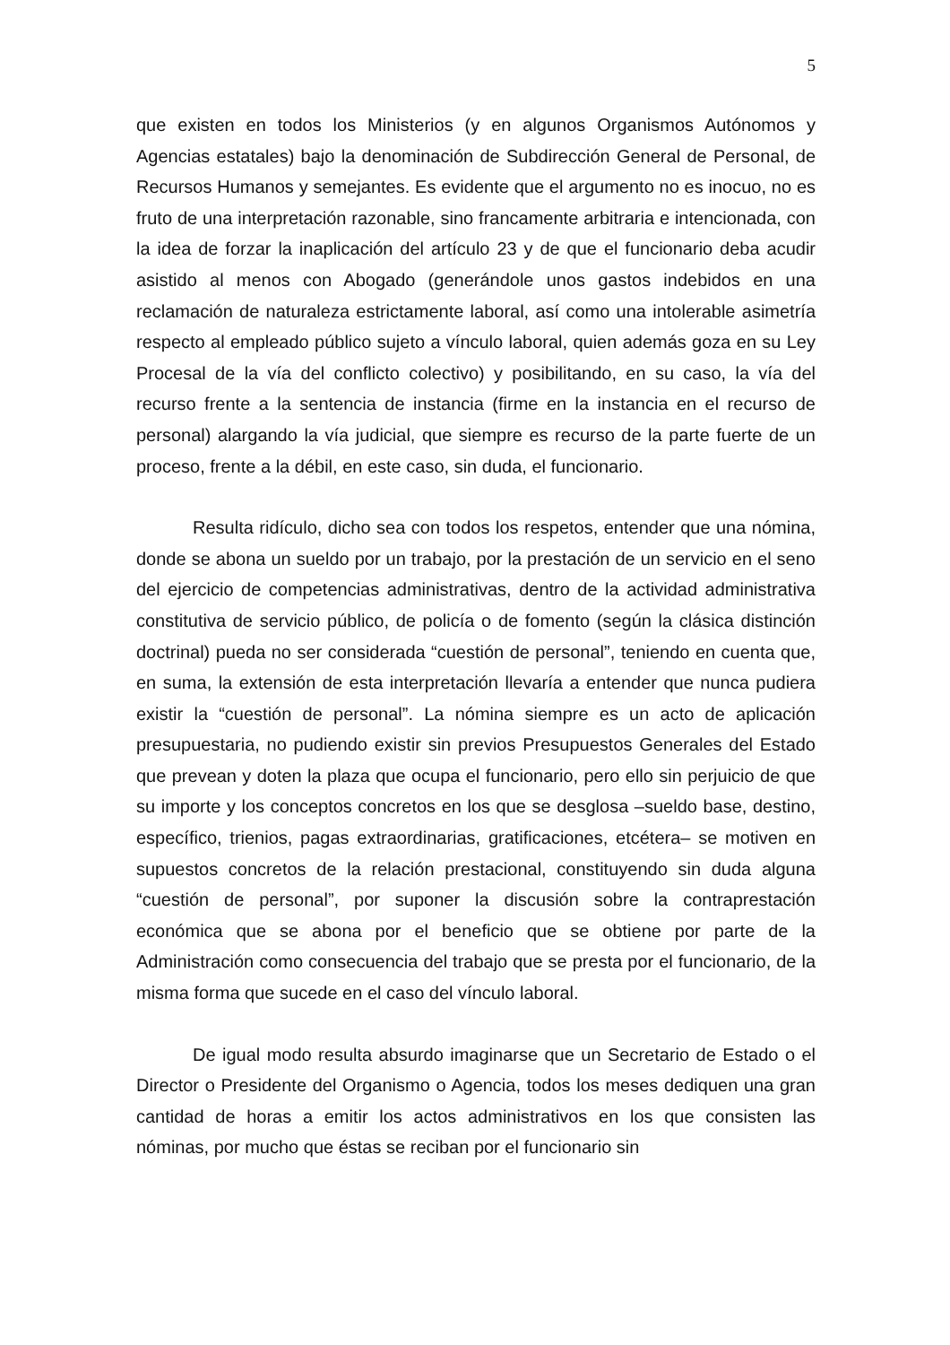5
que existen en todos los Ministerios (y en algunos Organismos Autónomos y Agencias estatales) bajo la denominación de Subdirección General de Personal, de Recursos Humanos y semejantes. Es evidente que el argumento no es inocuo, no es fruto de una interpretación razonable, sino francamente arbitraria e intencionada, con la idea de forzar la inaplicación del artículo 23 y de que el funcionario deba acudir asistido al menos con Abogado (generándole unos gastos indebidos en una reclamación de naturaleza estrictamente laboral, así como una intolerable asimetría respecto al empleado público sujeto a vínculo laboral, quien además goza en su Ley Procesal de la vía del conflicto colectivo) y posibilitando, en su caso, la vía del recurso frente a la sentencia de instancia (firme en la instancia en el recurso de personal) alargando la vía judicial, que siempre es recurso de la parte fuerte de un proceso, frente a la débil, en este caso, sin duda, el funcionario.
Resulta ridículo, dicho sea con todos los respetos, entender que una nómina, donde se abona un sueldo por un trabajo, por la prestación de un servicio en el seno del ejercicio de competencias administrativas, dentro de la actividad administrativa constitutiva de servicio público, de policía o de fomento (según la clásica distinción doctrinal) pueda no ser considerada “cuestión de personal”, teniendo en cuenta que, en suma, la extensión de esta interpretación llevaría a entender que nunca pudiera existir la “cuestión de personal”. La nómina siempre es un acto de aplicación presupuestaria, no pudiendo existir sin previos Presupuestos Generales del Estado que prevean y doten la plaza que ocupa el funcionario, pero ello sin perjuicio de que su importe y los conceptos concretos en los que se desglosa –sueldo base, destino, específico, trienios, pagas extraordinarias, gratificaciones, etcétera– se motiven en supuestos concretos de la relación prestacional, constituyendo sin duda alguna “cuestión de personal”, por suponer la discusión sobre la contraprestación económica que se abona por el beneficio que se obtiene por parte de la Administración como consecuencia del trabajo que se presta por el funcionario, de la misma forma que sucede en el caso del vínculo laboral.
De igual modo resulta absurdo imaginarse que un Secretario de Estado o el Director o Presidente del Organismo o Agencia, todos los meses dediquen una gran cantidad de horas a emitir los actos administrativos en los que consisten las nóminas, por mucho que éstas se reciban por el funcionario sin